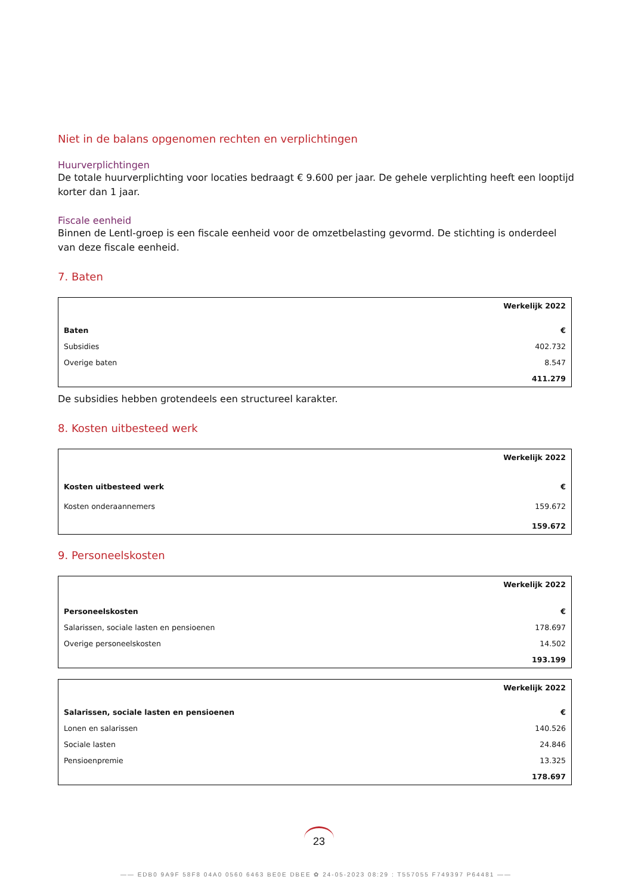Niet in de balans opgenomen rechten en verplichtingen
Huurverplichtingen
De totale huurverplichting voor locaties bedraagt € 9.600 per jaar. De gehele verplichting heeft een looptijd korter dan 1 jaar.
Fiscale eenheid
Binnen de Lentl-groep is een fiscale eenheid voor de omzetbelasting gevormd. De stichting is onderdeel van deze fiscale eenheid.
7. Baten
| | Werkelijk 2022 |
| --- | --- |
| Baten | € |
| Subsidies | 402.732 |
| Overige baten | 8.547 |
| | 411.279 |
De subsidies hebben grotendeels een structureel karakter.
8. Kosten uitbesteed werk
| | Werkelijk 2022 |
| --- | --- |
| Kosten uitbesteed werk | € |
| Kosten onderaannemers | 159.672 |
| | 159.672 |
9. Personeelskosten
| | Werkelijk 2022 |
| --- | --- |
| Personeelskosten | € |
| Salarissen, sociale lasten en pensioenen | 178.697 |
| Overige personeelskosten | 14.502 |
| | 193.199 |
| | Werkelijk 2022 |
| --- | --- |
| Salarissen, sociale lasten en pensioenen | € |
| Lonen en salarissen | 140.526 |
| Sociale lasten | 24.846 |
| Pensioenpremie | 13.325 |
| | 178.697 |
23
—— EDB0 9A9F 58F8 04A0 0560 6463 BE0E DBEE ✿ 24-05-2023 08:29 : T557055 F749397 P64481 ——